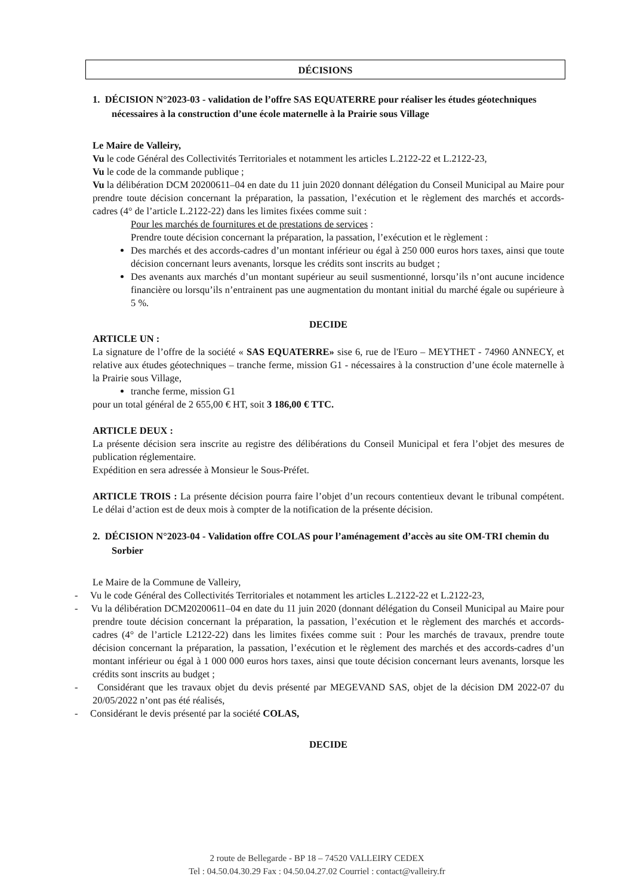DÉCISIONS
1. DÉCISION N°2023-03 - validation de l’offre SAS EQUATERRE pour réaliser les études géotechniques nécessaires à la construction d’une école maternelle à la Prairie sous Village
Le Maire de Valleiry,
Vu le code Général des Collectivités Territoriales et notamment les articles L.2122-22 et L.2122-23,
Vu le code de la commande publique ;
Vu la délibération DCM 20200611–04 en date du 11 juin 2020 donnant délégation du Conseil Municipal au Maire pour prendre toute décision concernant la préparation, la passation, l’exécution et le règlement des marchés et accords-cadres (4° de l’article L.2122-22) dans les limites fixées comme suit :
Pour les marchés de fournitures et de prestations de services :
Prendre toute décision concernant la préparation, la passation, l’exécution et le règlement :
Des marchés et des accords-cadres d’un montant inférieur ou égal à 250 000 euros hors taxes, ainsi que toute décision concernant leurs avenants, lorsque les crédits sont inscrits au budget ;
Des avenants aux marchés d’un montant supérieur au seuil susmentionné, lorsqu’ils n’ont aucune incidence financière ou lorsqu’ils n’entrainent pas une augmentation du montant initial du marché égale ou supérieure à 5 %.
DECIDE
ARTICLE UN :
La signature de l’offre de la société « SAS EQUATERRE» sise 6, rue de l'Euro – MEYTHET - 74960 ANNECY, et relative aux études géotechniques – tranche ferme, mission G1 - nécessaires à la construction d’une école maternelle à la Prairie sous Village,
tranche ferme, mission G1
pour un total général de 2 655,00 € HT, soit 3 186,00 € TTC.
ARTICLE DEUX :
La présente décision sera inscrite au registre des délibérations du Conseil Municipal et fera l’objet des mesures de publication réglementaire.
Expédition en sera adressée à Monsieur le Sous-Préfet.
ARTICLE TROIS : La présente décision pourra faire l’objet d’un recours contentieux devant le tribunal compétent. Le délai d’action est de deux mois à compter de la notification de la présente décision.
2. DÉCISION N°2023-04 - Validation offre COLAS pour l’aménagement d’accès au site OM-TRI chemin du Sorbier
Le Maire de la Commune de Valleiry,
- Vu le code Général des Collectivités Territoriales et notamment les articles L.2122-22 et L.2122-23,
- Vu la délibération DCM20200611–04 en date du 11 juin 2020 (donnant délégation du Conseil Municipal au Maire pour prendre toute décision concernant la préparation, la passation, l’exécution et le règlement des marchés et accords-cadres (4° de l’article L2122-22) dans les limites fixées comme suit : Pour les marchés de travaux, prendre toute décision concernant la préparation, la passation, l’exécution et le règlement des marchés et des accords-cadres d’un montant inférieur ou égal à 1 000 000 euros hors taxes, ainsi que toute décision concernant leurs avenants, lorsque les crédits sont inscrits au budget ;
- Considérant que les travaux objet du devis présenté par MEGEVAND SAS, objet de la décision DM 2022-07 du 20/05/2022 n’ont pas été réalisés,
- Considérant le devis présenté par la société COLAS,
DECIDE
2 route de Bellegarde - BP 18 – 74520 VALLEIRY CEDEX
Tel : 04.50.04.30.29 Fax : 04.50.04.27.02 Courriel : contact@valleiry.fr